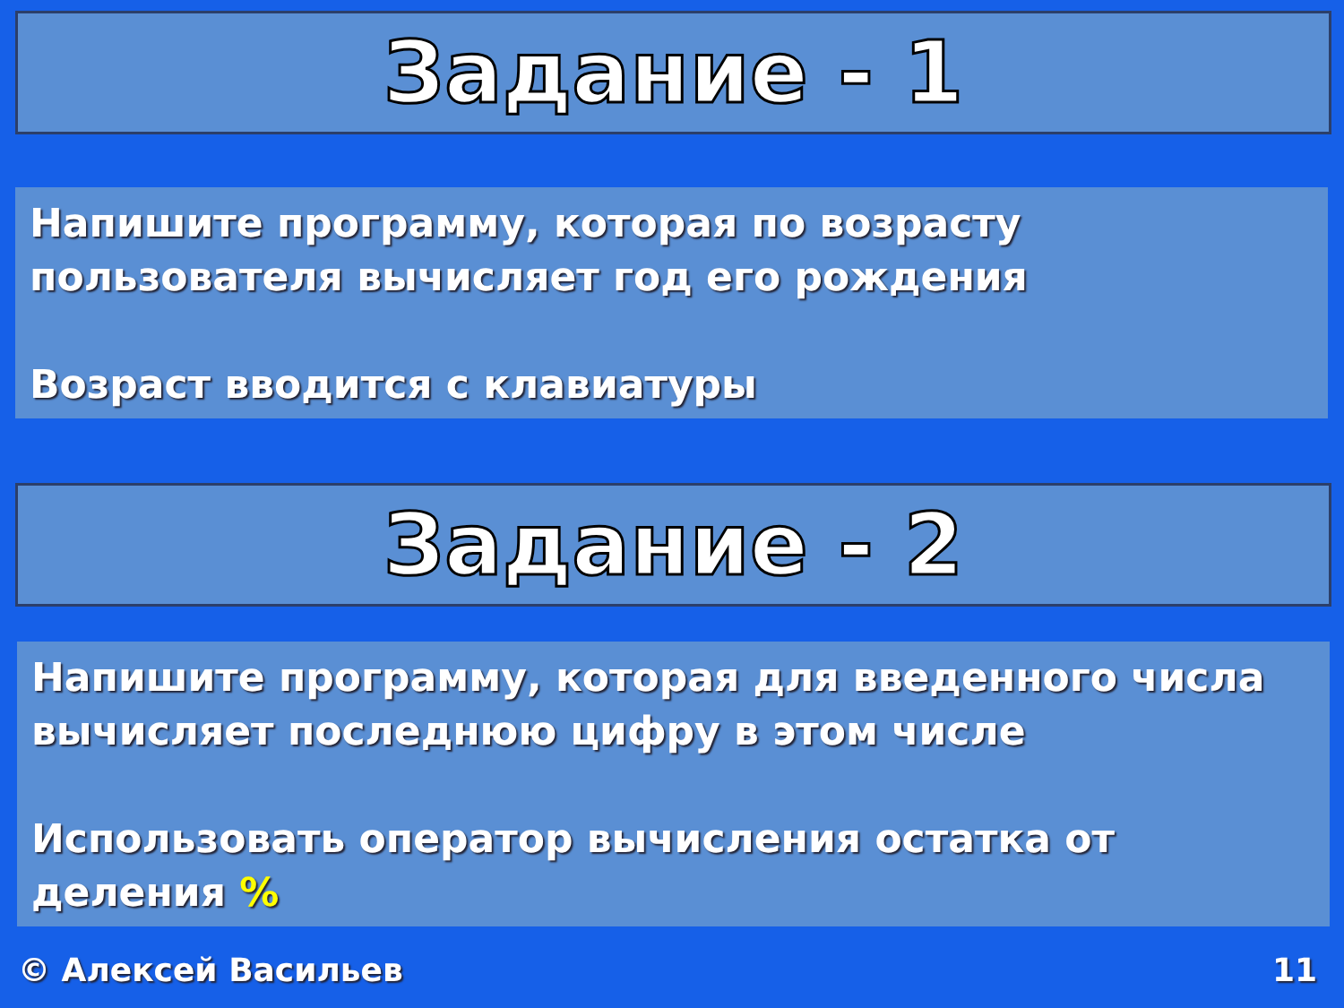Задание - 1
Напишите программу, которая по возрасту пользователя вычисляет год его рождения
Возраст вводится с клавиатуры
Задание - 2
Напишите программу, которая для введенного числа вычисляет последнюю цифру в этом числе
Использовать оператор вычисления остатка от деления %
© Алексей Васильев 11